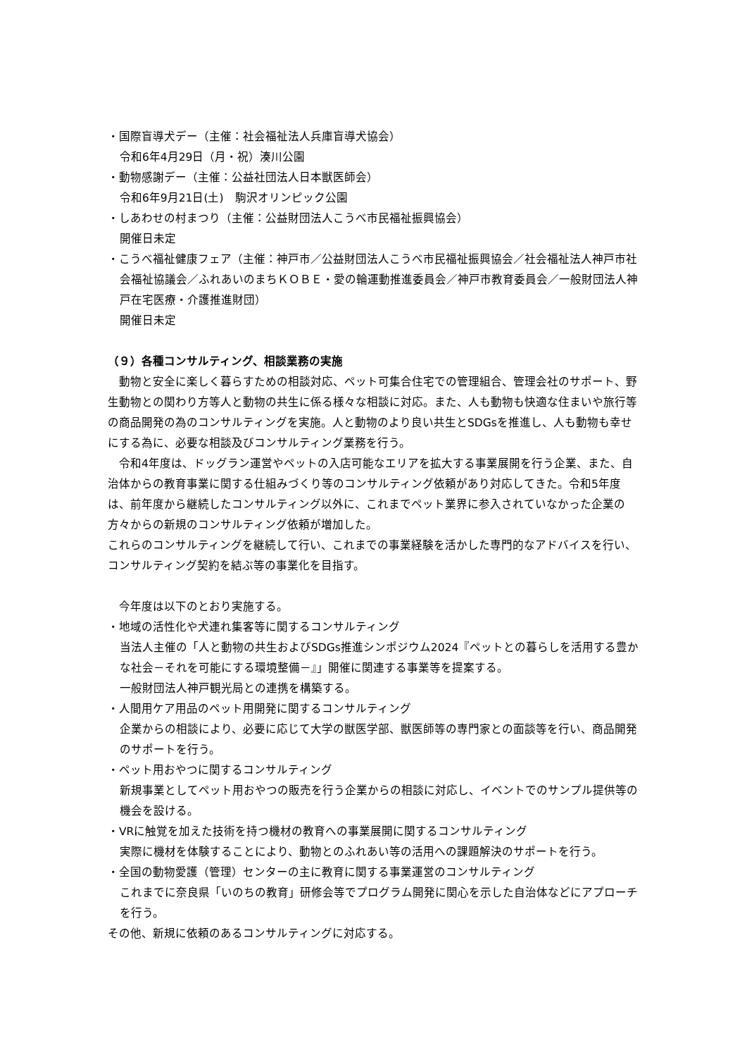・国際盲導犬デー（主催：社会福祉法人兵庫盲導犬協会）
令和6年4月29日（月・祝）湊川公園
・動物感謝デー（主催：公益社団法人日本獣医師会）
令和6年9月21日(土)　駒沢オリンピック公園
・しあわせの村まつり（主催：公益財団法人こうべ市民福祉振興協会）
開催日未定
・こうべ福祉健康フェア（主催：神戸市／公益財団法人こうべ市民福祉振興協会／社会福祉法人神戸市社会福祉協議会／ふれあいのまちＫＯＢＥ・愛の輪運動推進委員会／神戸市教育委員会／一般財団法人神戸在宅医療・介護推進財団）
開催日未定
（９）各種コンサルティング、相談業務の実施
　動物と安全に楽しく暮らすための相談対応、ペット可集合住宅での管理組合、管理会社のサポート、野生動物との関わり方等人と動物の共生に係る様々な相談に対応。また、人も動物も快適な住まいや旅行等の商品開発の為のコンサルティングを実施。人と動物のより良い共生とSDGsを推進し、人も動物も幸せにする為に、必要な相談及びコンサルティング業務を行う。
　令和4年度は、ドッグラン運営やペットの入店可能なエリアを拡大する事業展開を行う企業、また、自治体からの教育事業に関する仕組みづくり等のコンサルティング依頼があり対応してきた。令和5年度は、前年度から継続したコンサルティング以外に、これまでペット業界に参入されていなかった企業の方々からの新規のコンサルティング依頼が増加した。
これらのコンサルティングを継続して行い、これまでの事業経験を活かした専門的なアドバイスを行い、コンサルティング契約を結ぶ等の事業化を目指す。
　今年度は以下のとおり実施する。
・地域の活性化や犬連れ集客等に関するコンサルティング
当法人主催の「人と動物の共生およびSDGs推進シンポジウム2024『ペットとの暮らしを活用する豊かな社会－それを可能にする環境整備－』」開催に関連する事業等を提案する。
一般財団法人神戸観光局との連携を構築する。
・人間用ケア用品のペット用開発に関するコンサルティング
企業からの相談により、必要に応じて大学の獣医学部、獣医師等の専門家との面談等を行い、商品開発のサポートを行う。
・ペット用おやつに関するコンサルティング
新規事業としてペット用おやつの販売を行う企業からの相談に対応し、イベントでのサンプル提供等の機会を設ける。
・VRに触覚を加えた技術を持つ機材の教育への事業展開に関するコンサルティング
実際に機材を体験することにより、動物とのふれあい等の活用への課題解決のサポートを行う。
・全国の動物愛護（管理）センターの主に教育に関する事業運営のコンサルティング
これまでに奈良県「いのちの教育」研修会等でプログラム開発に関心を示した自治体などにアプローチを行う。
その他、新規に依頼のあるコンサルティングに対応する。